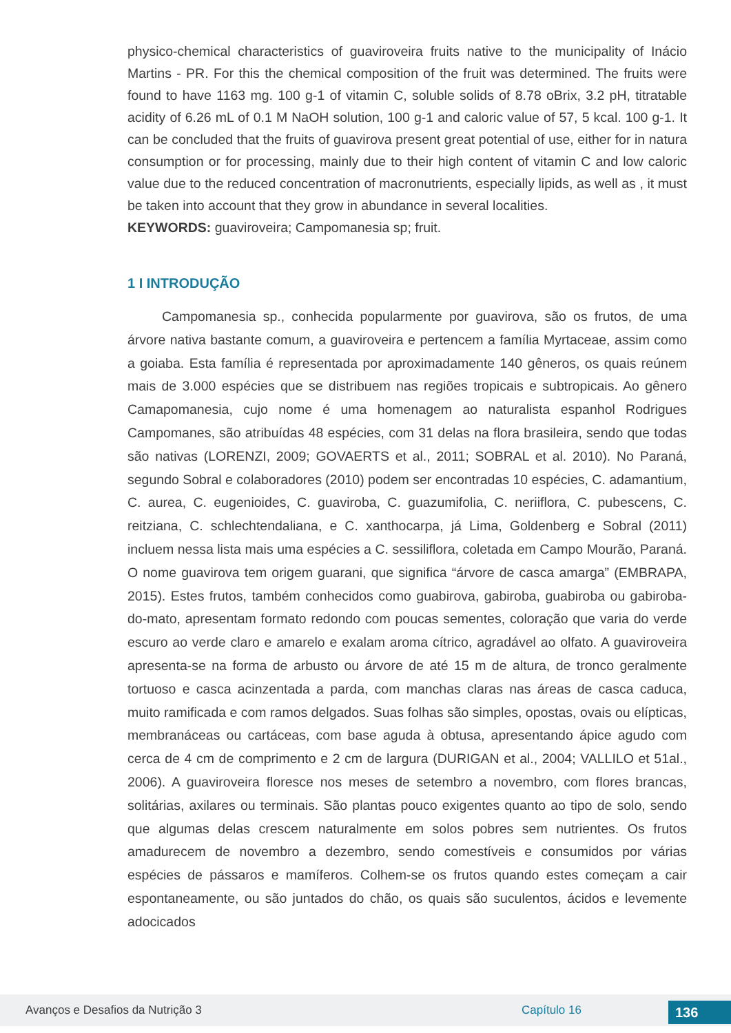physico-chemical characteristics of guaviroveira fruits native to the municipality of Inácio Martins - PR. For this the chemical composition of the fruit was determined. The fruits were found to have 1163 mg. 100 g-1 of vitamin C, soluble solids of 8.78 oBrix, 3.2 pH, titratable acidity of 6.26 mL of 0.1 M NaOH solution, 100 g-1 and caloric value of 57, 5 kcal. 100 g-1. It can be concluded that the fruits of guavirova present great potential of use, either for in natura consumption or for processing, mainly due to their high content of vitamin C and low caloric value due to the reduced concentration of macronutrients, especially lipids, as well as , it must be taken into account that they grow in abundance in several localities.
KEYWORDS: guaviroveira; Campomanesia sp; fruit.
1 I INTRODUÇÃO
Campomanesia sp., conhecida popularmente por guavirova, são os frutos, de uma árvore nativa bastante comum, a guaviroveira e pertencem a família Myrtaceae, assim como a goiaba. Esta família é representada por aproximadamente 140 gêneros, os quais reúnem mais de 3.000 espécies que se distribuem nas regiões tropicais e subtropicais. Ao gênero Camapomanesia, cujo nome é uma homenagem ao naturalista espanhol Rodrigues Campomanes, são atribuídas 48 espécies, com 31 delas na flora brasileira, sendo que todas são nativas (LORENZI, 2009; GOVAERTS et al., 2011; SOBRAL et al. 2010). No Paraná, segundo Sobral e colaboradores (2010) podem ser encontradas 10 espécies, C. adamantium, C. aurea, C. eugenioides, C. guaviroba, C. guazumifolia, C. neriiflora, C. pubescens, C. reitziana, C. schlechtendaliana, e C. xanthocarpa, já Lima, Goldenberg e Sobral (2011) incluem nessa lista mais uma espécies a C. sessiliflora, coletada em Campo Mourão, Paraná. O nome guavirova tem origem guarani, que significa “árvore de casca amarga” (EMBRAPA, 2015). Estes frutos, também conhecidos como guabirova, gabiroba, guabiroba ou gabiroba-do-mato, apresentam formato redondo com poucas sementes, coloração que varia do verde escuro ao verde claro e amarelo e exalam aroma cítrico, agradável ao olfato. A guaviroveira apresenta-se na forma de arbusto ou árvore de até 15 m de altura, de tronco geralmente tortuoso e casca acinzentada a parda, com manchas claras nas áreas de casca caduca, muito ramificada e com ramos delgados. Suas folhas são simples, opostas, ovais ou elípticas, membranáceas ou cartáceas, com base aguda à obtusa, apresentando ápice agudo com cerca de 4 cm de comprimento e 2 cm de largura (DURIGAN et al., 2004; VALLILO et 51al., 2006). A guaviroveira floresce nos meses de setembro a novembro, com flores brancas, solitárias, axilares ou terminais. São plantas pouco exigentes quanto ao tipo de solo, sendo que algumas delas crescem naturalmente em solos pobres sem nutrientes. Os frutos amadurecem de novembro a dezembro, sendo comestíveis e consumidos por várias espécies de pássaros e mamíferos. Colhem-se os frutos quando estes começam a cair espontaneamente, ou são juntados do chão, os quais são suculentos, ácidos e levemente adocicados
Avanços e Desafios da Nutrição 3 Capítulo 16 136